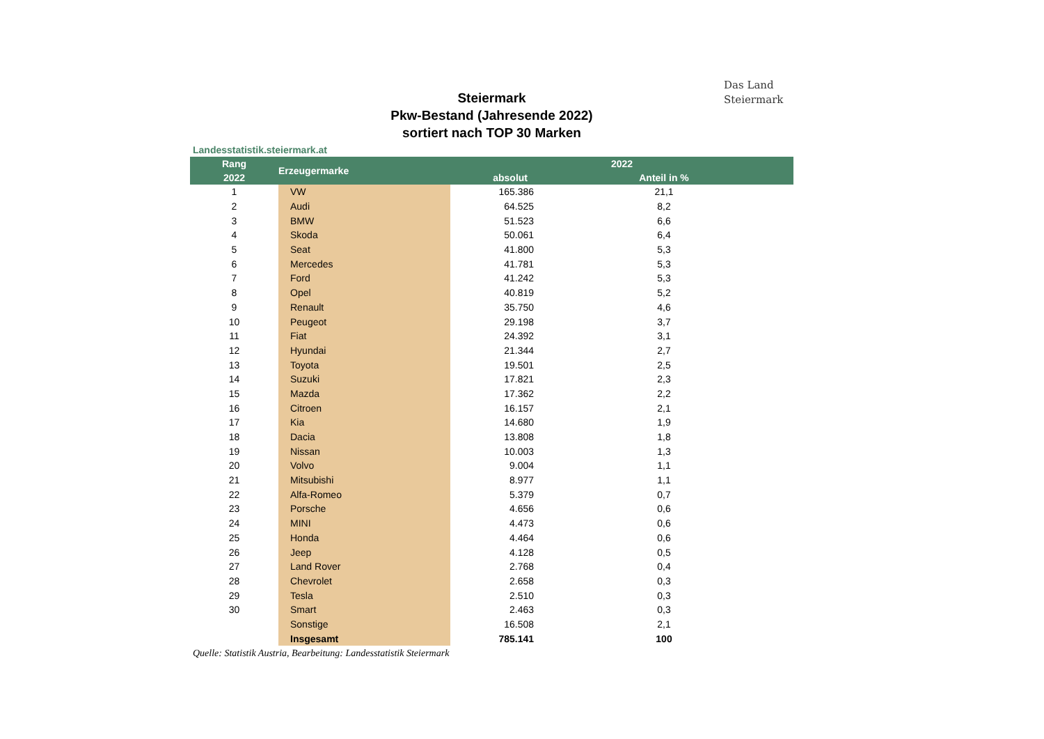Das Land
Steiermark
Steiermark
Pkw-Bestand (Jahresende 2022)
sortiert nach TOP 30 Marken
Landesstatistik.steiermark.at
| Rang | Erzeugermarke | 2022 | | |
| --- | --- | --- | --- | --- |
| 2022 | | absolut | | Anteil in % |
| 1 | VW | 165.386 | | 21,1 |
| 2 | Audi | 64.525 | | 8,2 |
| 3 | BMW | 51.523 | | 6,6 |
| 4 | Skoda | 50.061 | | 6,4 |
| 5 | Seat | 41.800 | | 5,3 |
| 6 | Mercedes | 41.781 | | 5,3 |
| 7 | Ford | 41.242 | | 5,3 |
| 8 | Opel | 40.819 | | 5,2 |
| 9 | Renault | 35.750 | | 4,6 |
| 10 | Peugeot | 29.198 | | 3,7 |
| 11 | Fiat | 24.392 | | 3,1 |
| 12 | Hyundai | 21.344 | | 2,7 |
| 13 | Toyota | 19.501 | | 2,5 |
| 14 | Suzuki | 17.821 | | 2,3 |
| 15 | Mazda | 17.362 | | 2,2 |
| 16 | Citroen | 16.157 | | 2,1 |
| 17 | Kia | 14.680 | | 1,9 |
| 18 | Dacia | 13.808 | | 1,8 |
| 19 | Nissan | 10.003 | | 1,3 |
| 20 | Volvo | 9.004 | | 1,1 |
| 21 | Mitsubishi | 8.977 | | 1,1 |
| 22 | Alfa-Romeo | 5.379 | | 0,7 |
| 23 | Porsche | 4.656 | | 0,6 |
| 24 | MINI | 4.473 | | 0,6 |
| 25 | Honda | 4.464 | | 0,6 |
| 26 | Jeep | 4.128 | | 0,5 |
| 27 | Land Rover | 2.768 | | 0,4 |
| 28 | Chevrolet | 2.658 | | 0,3 |
| 29 | Tesla | 2.510 | | 0,3 |
| 30 | Smart | 2.463 | | 0,3 |
| | Sonstige | 16.508 | | 2,1 |
| | Insgesamt | 785.141 | | 100 |
Quelle: Statistik Austria, Bearbeitung: Landesstatistik Steiermark